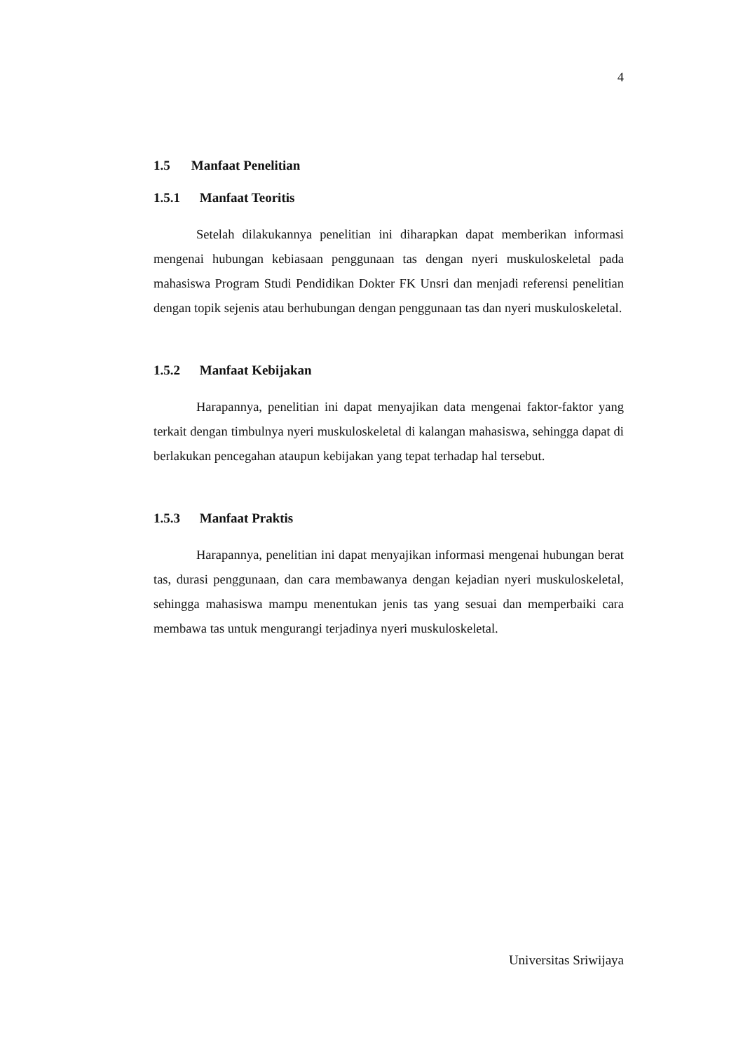4
1.5 Manfaat Penelitian
1.5.1 Manfaat Teoritis
Setelah dilakukannya penelitian ini diharapkan dapat memberikan informasi mengenai hubungan kebiasaan penggunaan tas dengan nyeri muskuloskeletal pada mahasiswa Program Studi Pendidikan Dokter FK Unsri dan menjadi referensi penelitian dengan topik sejenis atau berhubungan dengan penggunaan tas dan nyeri muskuloskeletal.
1.5.2 Manfaat Kebijakan
Harapannya, penelitian ini dapat menyajikan data mengenai faktor-faktor yang terkait dengan timbulnya nyeri muskuloskeletal di kalangan mahasiswa, sehingga dapat di berlakukan pencegahan ataupun kebijakan yang tepat terhadap hal tersebut.
1.5.3 Manfaat Praktis
Harapannya, penelitian ini dapat menyajikan informasi mengenai hubungan berat tas, durasi penggunaan, dan cara membawanya dengan kejadian nyeri muskuloskeletal, sehingga mahasiswa mampu menentukan jenis tas yang sesuai dan memperbaiki cara membawa tas untuk mengurangi terjadinya nyeri muskuloskeletal.
Universitas Sriwijaya